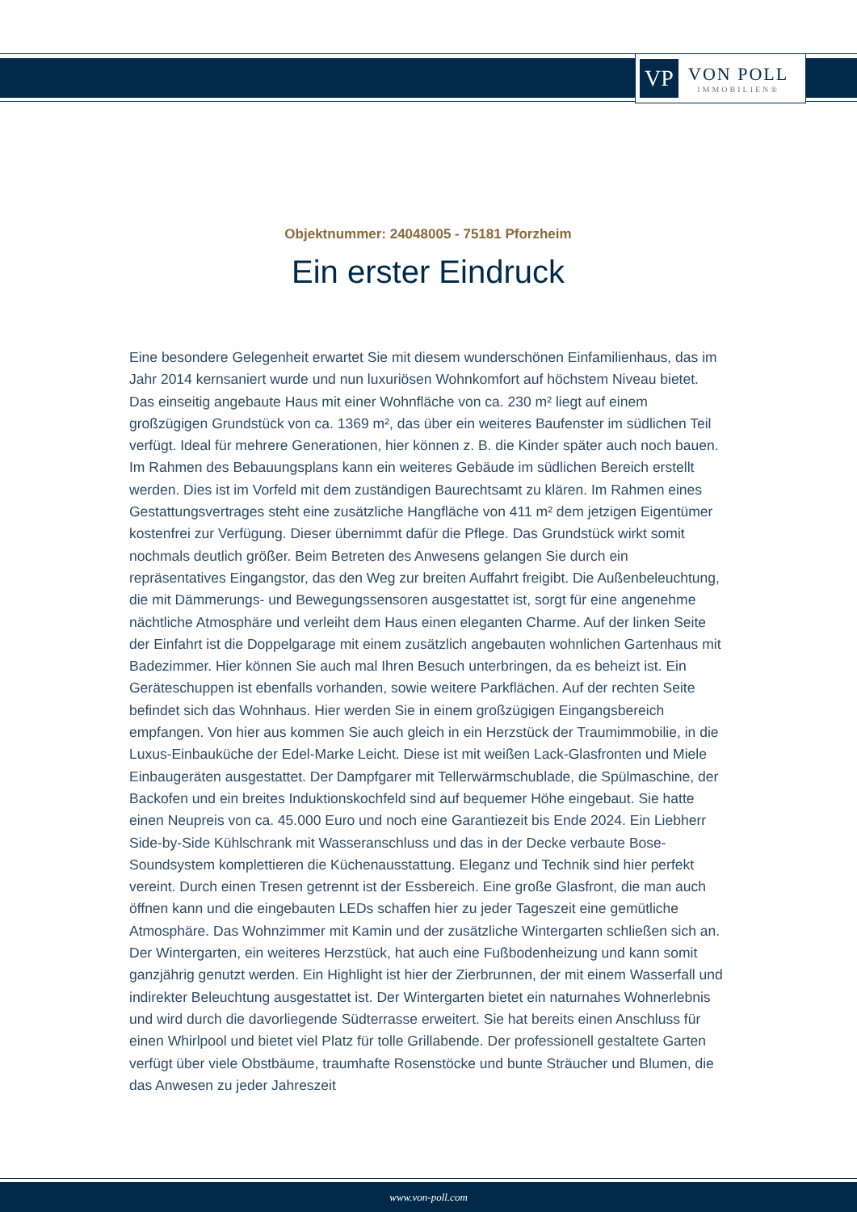VP
VON POLL
IMMOBILIEN®
Objektnummer: 24048005 - 75181 Pforzheim
Ein erster Eindruck
Eine besondere Gelegenheit erwartet Sie mit diesem wunderschönen Einfamilienhaus, das im Jahr 2014 kernsaniert wurde und nun luxuriösen Wohnkomfort auf höchstem Niveau bietet. Das einseitig angebaute Haus mit einer Wohnfläche von ca. 230 m² liegt auf einem großzügigen Grundstück von ca. 1369 m², das über ein weiteres Baufenster im südlichen Teil verfügt. Ideal für mehrere Generationen, hier können z. B. die Kinder später auch noch bauen. Im Rahmen des Bebauungsplans kann ein weiteres Gebäude im südlichen Bereich erstellt werden. Dies ist im Vorfeld mit dem zuständigen Baurechtsamt zu klären. Im Rahmen eines Gestattungsvertrages steht eine zusätzliche Hangfläche von 411 m² dem jetzigen Eigentümer kostenfrei zur Verfügung. Dieser übernimmt dafür die Pflege. Das Grundstück wirkt somit nochmals deutlich größer. Beim Betreten des Anwesens gelangen Sie durch ein repräsentatives Eingangstor, das den Weg zur breiten Auffahrt freigibt. Die Außenbeleuchtung, die mit Dämmerungs- und Bewegungssensoren ausgestattet ist, sorgt für eine angenehme nächtliche Atmosphäre und verleiht dem Haus einen eleganten Charme. Auf der linken Seite der Einfahrt ist die Doppelgarage mit einem zusätzlich angebauten wohnlichen Gartenhaus mit Badezimmer. Hier können Sie auch mal Ihren Besuch unterbringen, da es beheizt ist. Ein Geräteschuppen ist ebenfalls vorhanden, sowie weitere Parkflächen. Auf der rechten Seite befindet sich das Wohnhaus. Hier werden Sie in einem großzügigen Eingangsbereich empfangen. Von hier aus kommen Sie auch gleich in ein Herzstück der Traumimmobilie, in die Luxus-Einbauküche der Edel-Marke Leicht. Diese ist mit weißen Lack-Glasfronten und Miele Einbaugeräten ausgestattet. Der Dampfgarer mit Tellerwärmschublade, die Spülmaschine, der Backofen und ein breites Induktionskochfeld sind auf bequemer Höhe eingebaut. Sie hatte einen Neupreis von ca. 45.000 Euro und noch eine Garantiezeit bis Ende 2024. Ein Liebherr Side-by-Side Kühlschrank mit Wasseranschluss und das in der Decke verbaute Bose-Soundsystem komplettieren die Küchenausstattung. Eleganz und Technik sind hier perfekt vereint. Durch einen Tresen getrennt ist der Essbereich. Eine große Glasfront, die man auch öffnen kann und die eingebauten LEDs schaffen hier zu jeder Tageszeit eine gemütliche Atmosphäre. Das Wohnzimmer mit Kamin und der zusätzliche Wintergarten schließen sich an. Der Wintergarten, ein weiteres Herzstück, hat auch eine Fußbodenheizung und kann somit ganzjährig genutzt werden. Ein Highlight ist hier der Zierbrunnen, der mit einem Wasserfall und indirekter Beleuchtung ausgestattet ist. Der Wintergarten bietet ein naturnahes Wohnerlebnis und wird durch die davorliegende Südterrasse erweitert. Sie hat bereits einen Anschluss für einen Whirlpool und bietet viel Platz für tolle Grillabende. Der professionell gestaltete Garten verfügt über viele Obstbäume, traumhafte Rosenstöcke und bunte Sträucher und Blumen, die das Anwesen zu jeder Jahreszeit
www.von-poll.com